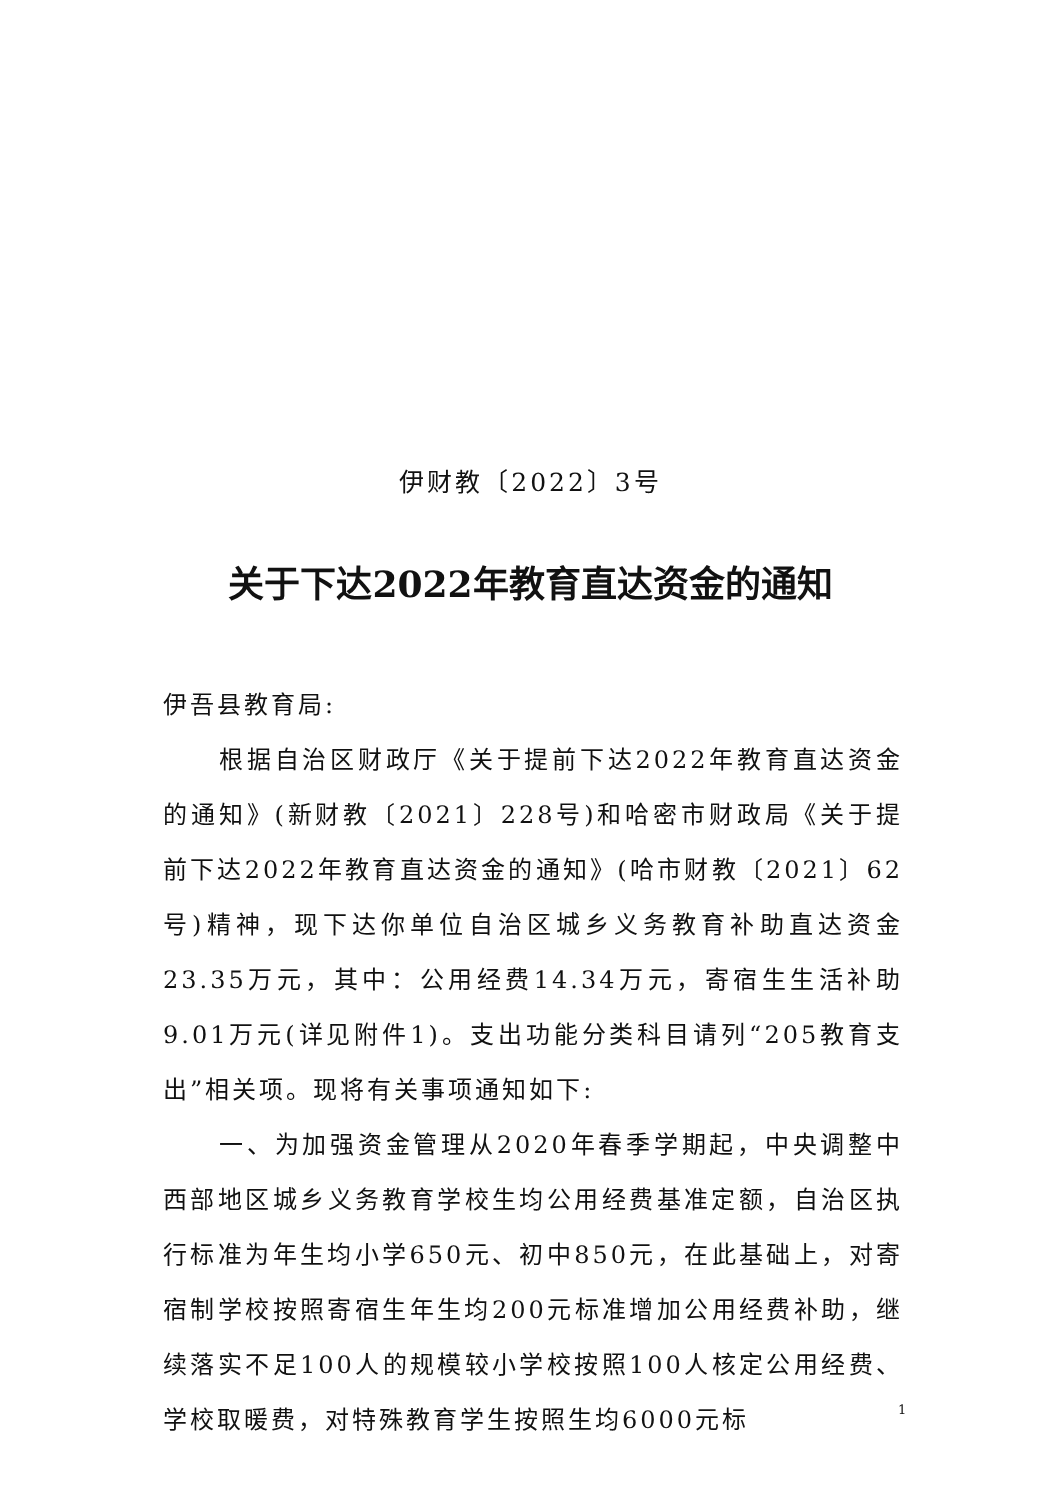伊财教〔2022〕3号
关于下达2022年教育直达资金的通知
伊吾县教育局:
根据自治区财政厅《关于提前下达2022年教育直达资金的通知》(新财教〔2021〕228号)和哈密市财政局《关于提前下达2022年教育直达资金的通知》(哈市财教〔2021〕62号)精神，现下达你单位自治区城乡义务教育补助直达资金23.35万元，其中：公用经费14.34万元，寄宿生生活补助9.01万元(详见附件1)。支出功能分类科目请列“205教育支出”相关项。现将有关事项通知如下:
一、为加强资金管理从2020年春季学期起，中央调整中西部地区城乡义务教育学校生均公用经费基准定额，自治区执行标准为年生均小学650元、初中850元，在此基础上，对寄宿制学校按照寄宿生年生均200元标准增加公用经费补助，继续落实不足100人的规模较小学校按照100人核定公用经费、学校取暖费，对特殊教育学生按照生均6000元标
1